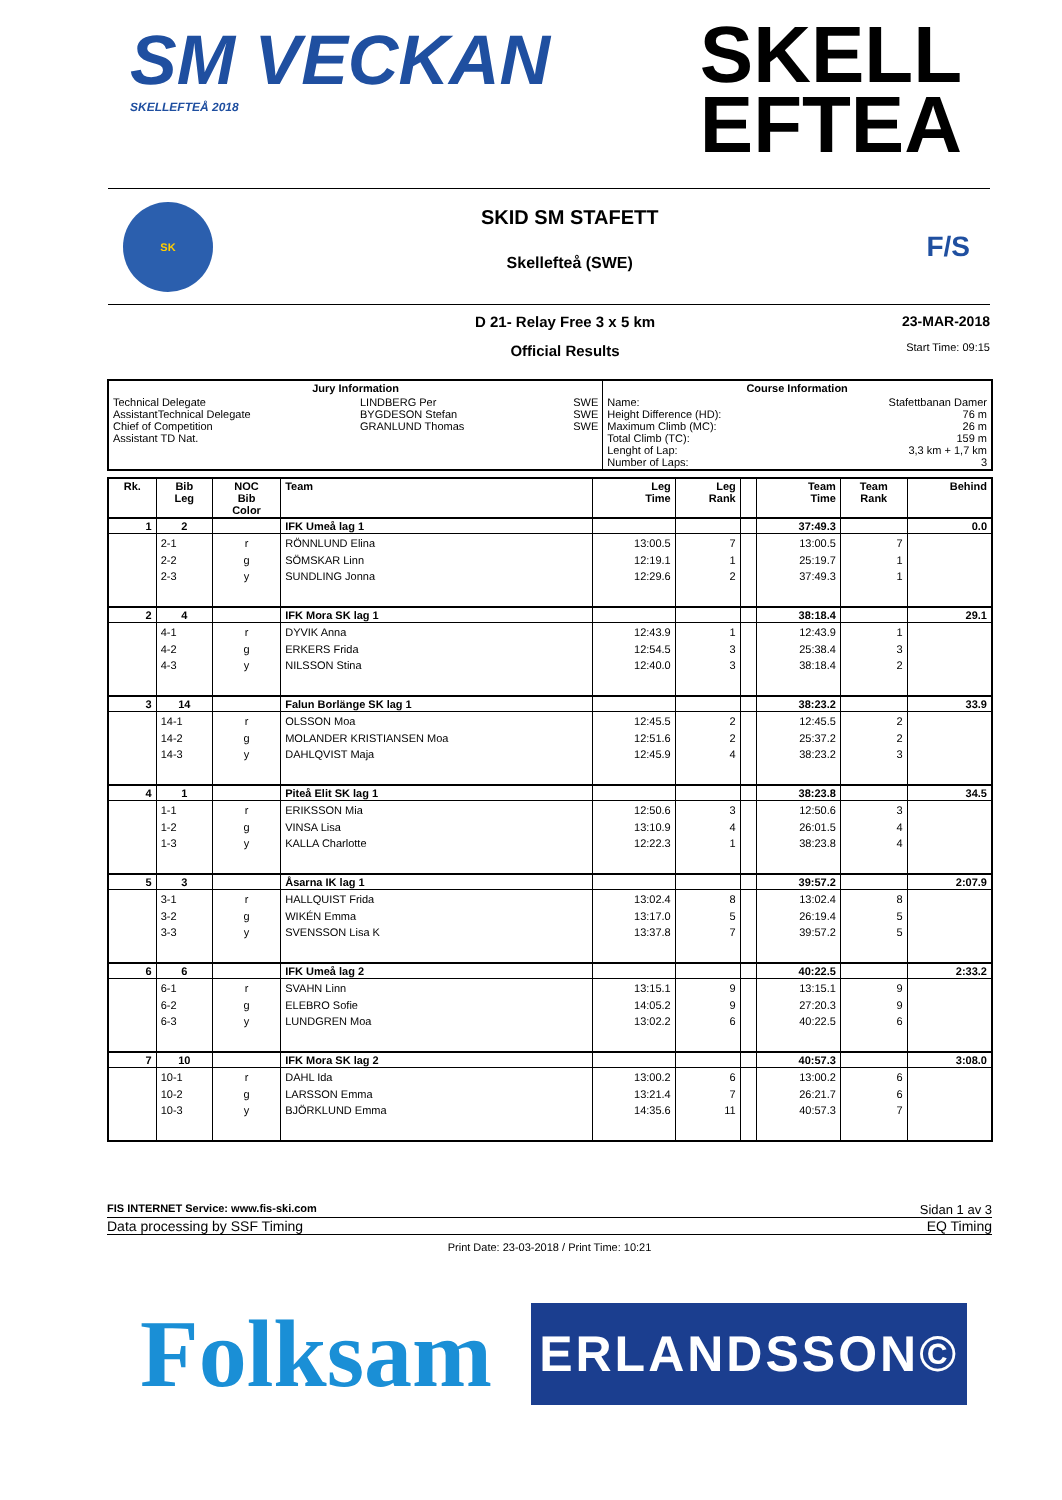SM VECKAN
SKELLEFTEÅ 2018
SKELL
EFTEA
SK
SKID SM STAFETT
Skellefteå (SWE)
F/S
D 21- Relay Free 3 x 5 km
Official Results
23-MAR-2018
Start Time: 09:15
| Jury Information | | | Course Information | |
| --- | --- | --- | --- | --- |
| Technical Delegate AssistantTechnical Delegate Chief of Competition Assistant TD Nat. | LINDBERG Per BYGDESON Stefan GRANLUND Thomas | SWE SWE SWE | Name: Height Difference (HD): Maximum Climb (MC): Total Climb (TC): Lenght of Lap: Number of Laps: | Stafettbanan Damer 76 m 26 m 159 m 3,3 km + 1,7 km 3 |
| Rk. | Bib Leg | NOC Bib Color | Team | Leg Time | Leg Rank | | Team Time | Team Rank | Behind |
| --- | --- | --- | --- | --- | --- | --- | --- | --- | --- |
| 1 | 2 | | IFK Umeå lag 1 | | | | 37:49.3 | | 0.0 |
| | 2-1 2-2 2-3 | r g y | RÖNNLUND Elina SÖMSKAR Linn SUNDLING Jonna | 13:00.5 12:19.1 12:29.6 | 7 1 2 | | 13:00.5 25:19.7 37:49.3 | 7 1 1 | |
| 2 | 4 | | IFK Mora SK lag 1 | | | | 38:18.4 | | 29.1 |
| | 4-1 4-2 4-3 | r g y | DYVIK Anna ERKERS Frida NILSSON Stina | 12:43.9 12:54.5 12:40.0 | 1 3 3 | | 12:43.9 25:38.4 38:18.4 | 1 3 2 | |
| 3 | 14 | | Falun Borlänge SK lag 1 | | | | 38:23.2 | | 33.9 |
| | 14-1 14-2 14-3 | r g y | OLSSON Moa MOLANDER KRISTIANSEN Moa DAHLQVIST Maja | 12:45.5 12:51.6 12:45.9 | 2 2 4 | | 12:45.5 25:37.2 38:23.2 | 2 2 3 | |
| 4 | 1 | | Piteå Elit SK lag 1 | | | | 38:23.8 | | 34.5 |
| | 1-1 1-2 1-3 | r g y | ERIKSSON Mia VINSA Lisa KALLA Charlotte | 12:50.6 13:10.9 12:22.3 | 3 4 1 | | 12:50.6 26:01.5 38:23.8 | 3 4 4 | |
| 5 | 3 | | Åsarna IK lag 1 | | | | 39:57.2 | | 2:07.9 |
| | 3-1 3-2 3-3 | r g y | HALLQUIST Frida WIKÉN Emma SVENSSON Lisa K | 13:02.4 13:17.0 13:37.8 | 8 5 7 | | 13:02.4 26:19.4 39:57.2 | 8 5 5 | |
| 6 | 6 | | IFK Umeå lag 2 | | | | 40:22.5 | | 2:33.2 |
| | 6-1 6-2 6-3 | r g y | SVAHN Linn ELEBRO Sofie LUNDGREN Moa | 13:15.1 14:05.2 13:02.2 | 9 9 6 | | 13:15.1 27:20.3 40:22.5 | 9 9 6 | |
| 7 | 10 | | IFK Mora SK lag 2 | | | | 40:57.3 | | 3:08.0 |
| | 10-1 10-2 10-3 | r g y | DAHL Ida LARSSON Emma BJÖRKLUND Emma | 13:00.2 13:21.4 14:35.6 | 6 7 11 | | 13:00.2 26:21.7 40:57.3 | 6 6 7 | |
FIS INTERNET Service: www.fis-ski.com Sidan 1 av 3
Data processing by SSF Timing EQ Timing
Print Date: 23-03-2018 / Print Time: 10:21
Folksam
ERLANDSSON©